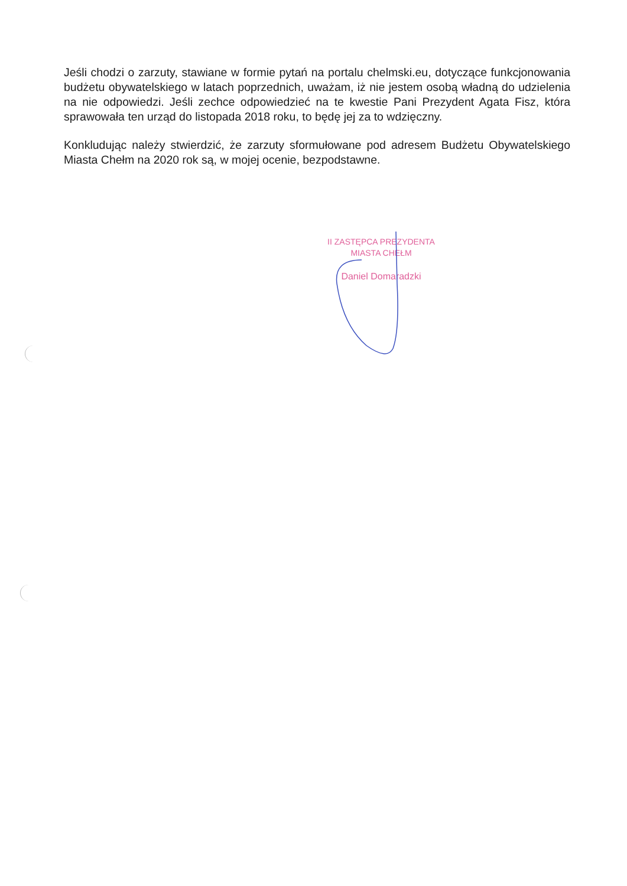Jeśli chodzi o zarzuty, stawiane w formie pytań na portalu chelmski.eu, dotyczące funkcjonowania budżetu obywatelskiego w latach poprzednich, uważam, iż nie jestem osobą władną do udzielenia na nie odpowiedzi. Jeśli zechce odpowiedzieć na te kwestie Pani Prezydent Agata Fisz, która sprawowała ten urząd do listopada 2018 roku, to będę jej za to wdzięczny.
Konkludując należy stwierdzić, że zarzuty sformułowane pod adresem Budżetu Obywatelskiego Miasta Chełm na 2020 rok są, w mojej ocenie, bezpodstawne.
II ZASTĘPCA PREZYDENTA
MIASTA CHEŁM
Daniel Domaradzki